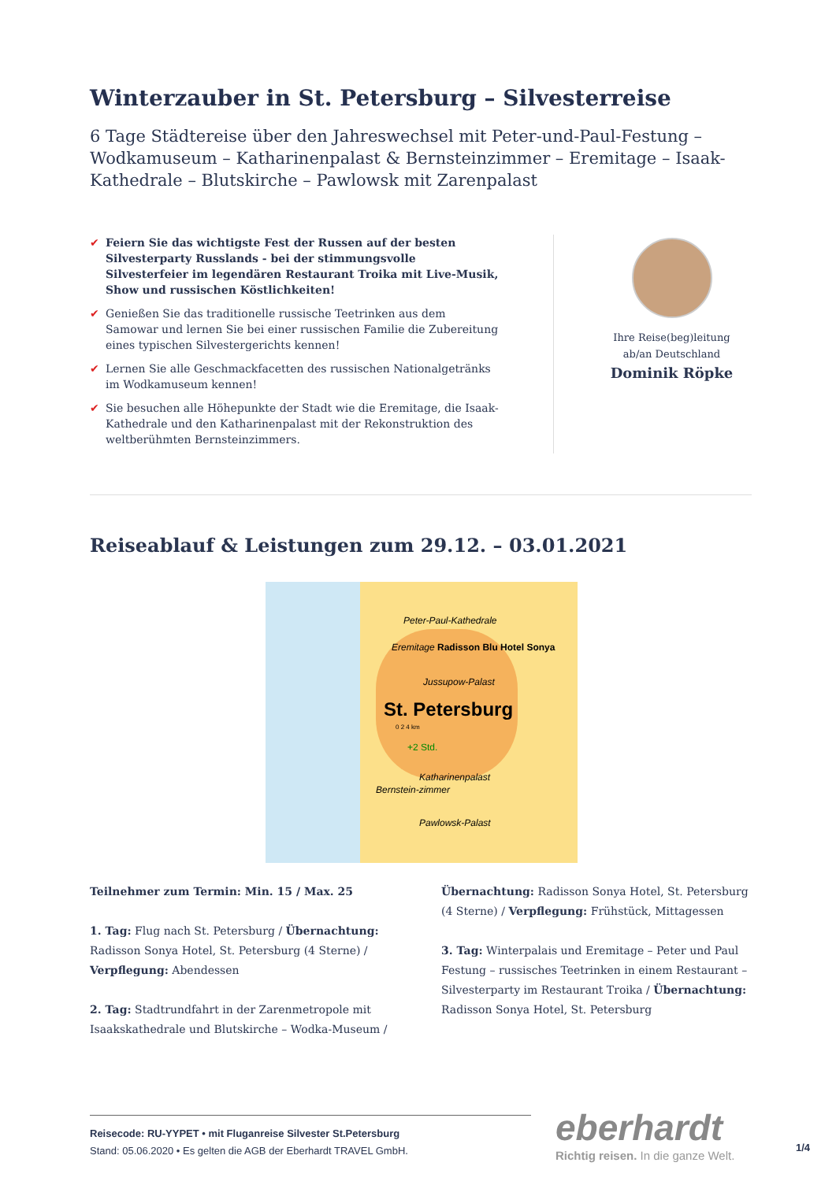Winterzauber in St. Petersburg – Silvesterreise
6 Tage Städtereise über den Jahreswechsel mit Peter-und-Paul-Festung – Wodkamuseum – Katharinenpalast & Bernsteinzimmer – Eremitage – Isaak-Kathedrale – Blutskirche – Pawlowsk mit Zarenpalast
✔ Feiern Sie das wichtigste Fest der Russen auf der besten Silvesterparty Russlands - bei der stimmungsvolle Silvesterfeier im legendären Restaurant Troika mit Live-Musik, Show und russischen Köstlichkeiten!
✔ Genießen Sie das traditionelle russische Teetrinken aus dem Samowar und lernen Sie bei einer russischen Familie die Zubereitung eines typischen Silvestergerichts kennen!
✔ Lernen Sie alle Geschmackfacetten des russischen Nationalgetränks im Wodkamuseum kennen!
✔ Sie besuchen alle Höhepunkte der Stadt wie die Eremitage, die Isaak-Kathedrale und den Katharinenpalast mit der Rekonstruktion des weltberühmten Bernsteinzimmers.
Ihre Reise(beg)leitung
ab/an Deutschland
Dominik Röpke
Reiseablauf & Leistungen zum 29.12. – 03.01.2021
Peter-Paul-Kathedrale
Eremitage Radisson Blu Hotel Sonya
Jussupow-Palast
St. Petersburg
0 2 4 km
+2 Std.
Katharinenpalast
Bernstein-zimmer
Pawlowsk-Palast
Teilnehmer zum Termin: Min. 15 / Max. 25
1. Tag: Flug nach St. Petersburg / Übernachtung: Radisson Sonya Hotel, St. Petersburg (4 Sterne) / Verpflegung: Abendessen
2. Tag: Stadtrundfahrt in der Zarenmetropole mit Isaakskathedrale und Blutskirche – Wodka-Museum /
Übernachtung: Radisson Sonya Hotel, St. Petersburg (4 Sterne) / Verpflegung: Frühstück, Mittagessen
3. Tag: Winterpalais und Eremitage – Peter und Paul Festung – russisches Teetrinken in einem Restaurant – Silvesterparty im Restaurant Troika / Übernachtung: Radisson Sonya Hotel, St. Petersburg
Reisecode: RU-YYPET • mit Fluganreise Silvester St.Petersburg
Stand: 05.06.2020 • Es gelten die AGB der Eberhardt TRAVEL GmbH.
eberhardt
Richtig reisen. In die ganze Welt.
1/4